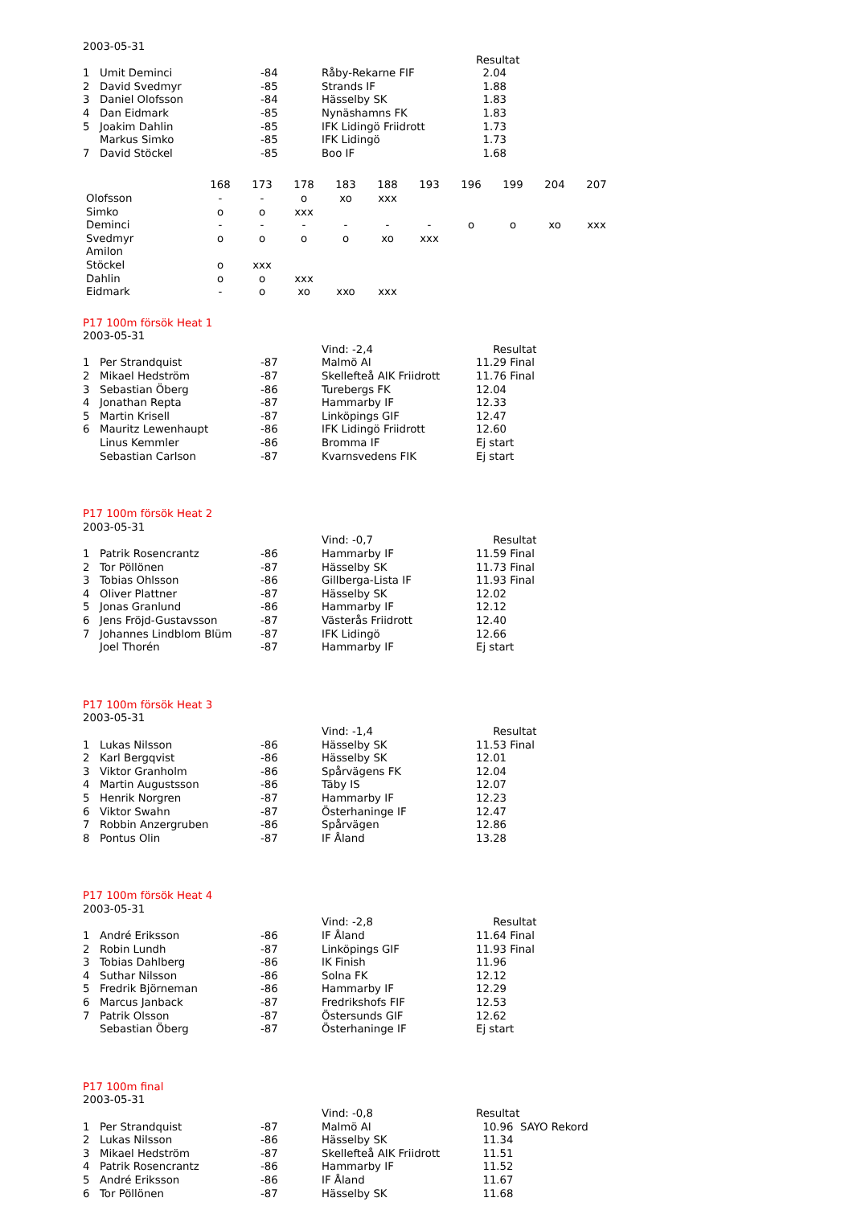2003-05-31
| | | | | Resultat |
| 1 | Umit Deminci | -84 | Råby-Rekarne FIF | 2.04 |
| 2 | David Svedmyr | -85 | Strands IF | 1.88 |
| 3 | Daniel Olofsson | -84 | Hässelby SK | 1.83 |
| 4 | Dan Eidmark | -85 | Nynäshamns FK | 1.83 |
| 5 | Joakim Dahlin | -85 | IFK Lidingö Friidrott | 1.73 |
| | Markus Simko | -85 | IFK Lidingö | 1.73 |
| 7 | David Stöckel | -85 | Boo IF | 1.68 |
| | 168 | 173 | 178 | 183 | 188 | 193 | 196 | 199 | 204 | 207 |
| --- | --- | --- | --- | --- | --- | --- | --- | --- | --- | --- |
| Olofsson | - | - | o | xo | xxx | | | | | |
| Simko | o | o | xxx | | | | | | | |
| Deminci | - | - | - | - | - | - | o | o | xo | xxx |
| Svedmyr | o | o | o | o | xo | xxx | | | | |
| Amilon | | | | | | | | | | |
| Stöckel | o | xxx | | | | | | | | |
| Dahlin | o | o | xxx | | | | | | | |
| Eidmark | - | o | xo | xxo | xxx | | | | | |
P17 100m försök Heat 1
2003-05-31
| | | | Vind: -2,4 | Resultat |
| 1 | Per Strandquist | -87 | Malmö AI | 11.29 Final |
| 2 | Mikael Hedström | -87 | Skellefteå AIK Friidrott | 11.76 Final |
| 3 | Sebastian Öberg | -86 | Turebergs FK | 12.04 |
| 4 | Jonathan Repta | -87 | Hammarby IF | 12.33 |
| 5 | Martin Krisell | -87 | Linköpings GIF | 12.47 |
| 6 | Mauritz Lewenhaupt | -86 | IFK Lidingö Friidrott | 12.60 |
| | Linus Kemmler | -86 | Bromma IF | Ej start |
| | Sebastian Carlson | -87 | Kvarnsvedens FIK | Ej start |
P17 100m försök Heat 2
2003-05-31
| | | | Vind: -0,7 | Resultat |
| 1 | Patrik Rosencrantz | -86 | Hammarby IF | 11.59 Final |
| 2 | Tor Pöllönen | -87 | Hässelby SK | 11.73 Final |
| 3 | Tobias Ohlsson | -86 | Gillberga-Lista IF | 11.93 Final |
| 4 | Oliver Plattner | -87 | Hässelby SK | 12.02 |
| 5 | Jonas Granlund | -86 | Hammarby IF | 12.12 |
| 6 | Jens Fröjd-Gustavsson | -87 | Västerås Friidrott | 12.40 |
| 7 | Johannes Lindblom Blüm | -87 | IFK Lidingö | 12.66 |
| | Joel Thorén | -87 | Hammarby IF | Ej start |
P17 100m försök Heat 3
2003-05-31
| | | | Vind: -1,4 | Resultat |
| 1 | Lukas Nilsson | -86 | Hässelby SK | 11.53 Final |
| 2 | Karl Bergqvist | -86 | Hässelby SK | 12.01 |
| 3 | Viktor Granholm | -86 | Spårvägens FK | 12.04 |
| 4 | Martin Augustsson | -86 | Täby IS | 12.07 |
| 5 | Henrik Norgren | -87 | Hammarby IF | 12.23 |
| 6 | Viktor Swahn | -87 | Österhaninge IF | 12.47 |
| 7 | Robbin Anzergruben | -86 | Spårvägen | 12.86 |
| 8 | Pontus Olin | -87 | IF Åland | 13.28 |
P17 100m försök Heat 4
2003-05-31
| | | | Vind: -2,8 | Resultat |
| 1 | André Eriksson | -86 | IF Åland | 11.64 Final |
| 2 | Robin Lundh | -87 | Linköpings GIF | 11.93 Final |
| 3 | Tobias Dahlberg | -86 | IK Finish | 11.96 |
| 4 | Suthar Nilsson | -86 | Solna FK | 12.12 |
| 5 | Fredrik Björneman | -86 | Hammarby IF | 12.29 |
| 6 | Marcus Janback | -87 | Fredrikshofs FIF | 12.53 |
| 7 | Patrik Olsson | -87 | Östersunds GIF | 12.62 |
| | Sebastian Öberg | -87 | Österhaninge IF | Ej start |
P17 100m final
2003-05-31
| | | | Vind: -0,8 | Resultat |
| 1 | Per Strandquist | -87 | Malmö AI | 10.96 SAYO Rekord |
| 2 | Lukas Nilsson | -86 | Hässelby SK | 11.34 |
| 3 | Mikael Hedström | -87 | Skellefteå AIK Friidrott | 11.51 |
| 4 | Patrik Rosencrantz | -86 | Hammarby IF | 11.52 |
| 5 | André Eriksson | -86 | IF Åland | 11.67 |
| 6 | Tor Pöllönen | -87 | Hässelby SK | 11.68 |